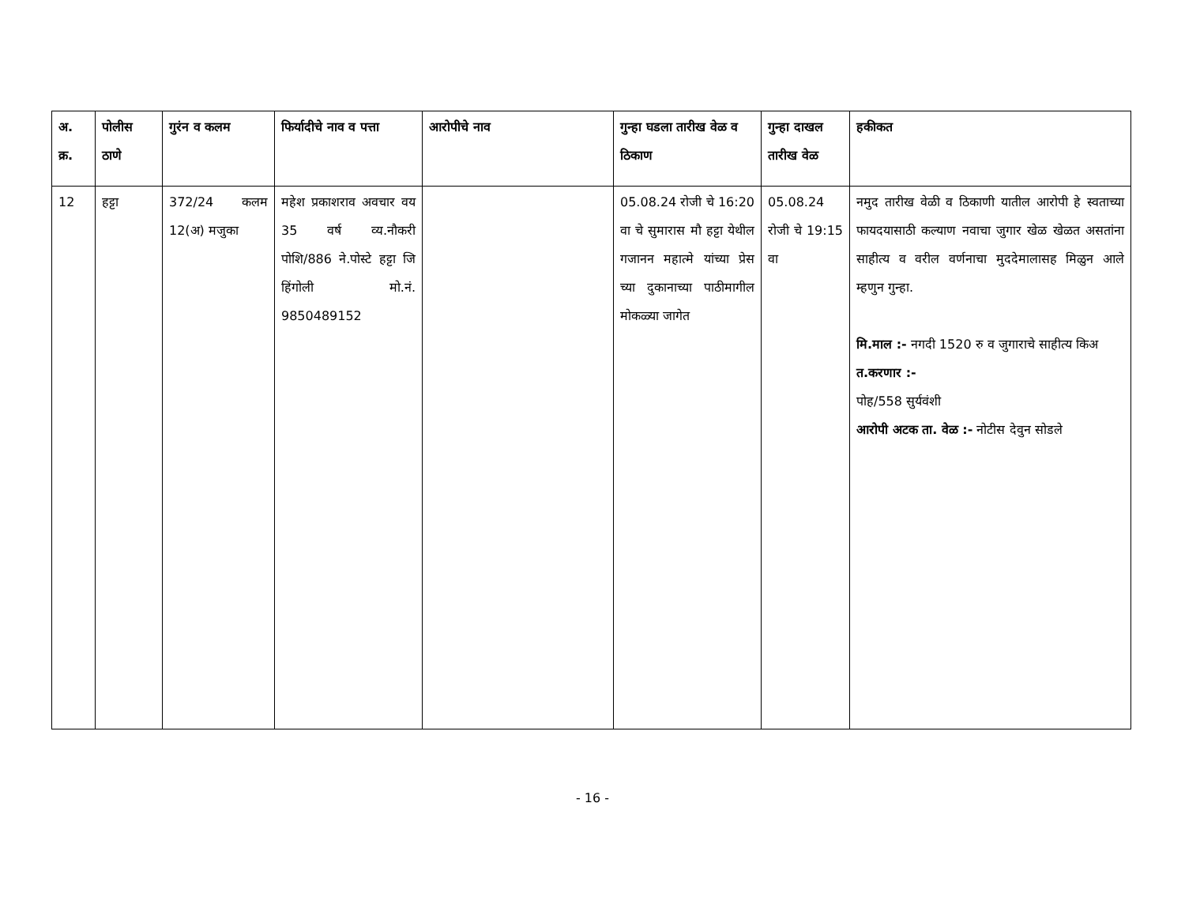| अ. क्र. | पोलीस ठाणे | गुरंन व कलम | फिर्यादीचे नाव व पत्ता | आरोपीचे नाव | गुन्हा घडला तारीख वेळ व ठिकाण | गुन्हा दाखल तारीख वेळ | हकीकत |
| --- | --- | --- | --- | --- | --- | --- | --- |
| 12 | हट्टा | 372/24 कलम 12(अ) मजुका | महेश प्रकाशराव अवचार वय 35 वर्ष व्य.नौकरी पोशि/886 ने.पोस्टे हट्टा जि हिंगोली मो.नं. 9850489152 | | 05.08.24 रोजी चे 16:20 वा चे सुमारास मौ हट्टा येथील गजानन महात्मे यांच्या प्रेस च्या दुकानाच्या पाठीमागील मोकळ्या जागेत | 05.08.24 रोजी चे 19:15 वा | नमुद तारीख वेळी व ठिकाणी यातील आरोपी हे स्वताच्या फायदयासाठी कल्याण नवाचा जुगार खेळ खेळत असतांना साहीत्य व वरील वर्णनाचा मुददेमालासह मिळुन आले म्हणुन गुन्हा. मि.माल :- नगदी 1520 रु व जुगाराचे साहीत्य किअ त.करणार :- पोह/558 सुर्यवंशी आरोपी अटक ता. वेळ :- नोटीस देवुन सोडले |
- 16 -